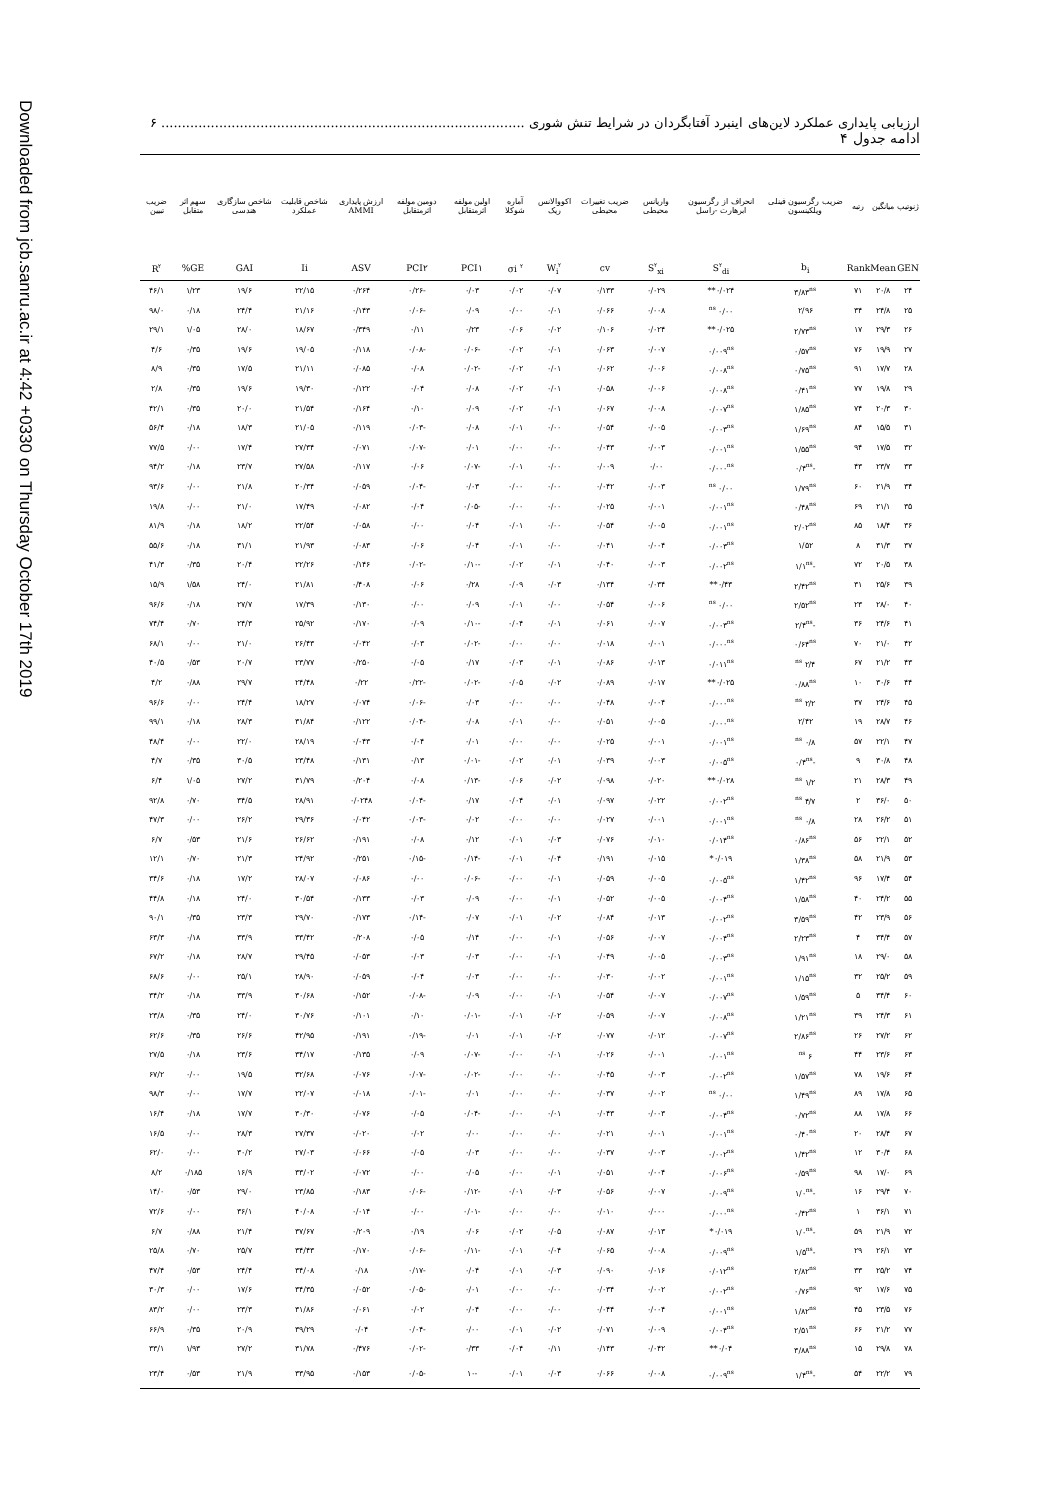Downloaded from jcb.sanru.ac.ir at 4:42 +0330 on Thursday October 17th 2019
ارزیابی پایداری عملکرد لاین‌های اینبرد آفتابگردان در شرایط تنش شوری ........................................................................................ ۶
ادامه جدول ۴
| ژنوتیپ | میانگین | رتبه | ضریب رگرسیون فینلی ویلکینسون | انحراف از رگرسیون ابرهارت -راسل | واریانس محیطی | ضریب تغییرات محیطی | اکووالانس ریک | آماره شوکلا | اولین مولفه اثرمتقابل | دومین مولفه اثرمتقابل | ارزش پایداری AMMI | شاخص قابلیت عملکرد | شاخص سازگاری هندسی | سهم اثر متقابل | ضریب تبیین |
| --- | --- | --- | --- | --- | --- | --- | --- | --- | --- | --- | --- | --- | --- | --- | --- |
| GEN | Mean | Rank | b<sub>i</sub> | S<sup>۲</sup><sub>di</sub> | S<sup>۲</sup><sub>xi</sub> | cv | W<sub>i</sub><sup>۲</sup> | σi <sup>۲</sup> | PCI۱ | PCI۲ | ASV | Ii | GAI | GE% | R<sup>۲</sup> |
| ۲۴ | ۲۰/۸ | ۷۱ | ۳/۸۳<sup>ns</sup> | ۰/۰۲۴** | ۰/۰۲۹ | ۰/۱۳۳ | ۰/۰۷ | ۰/۰۲ | ۰/۰۳ | -۰/۲۶ | ۰/۲۶۴ | ۲۲/۱۵ | ۱۹/۶ | ۱/۲۳ | ۴۶/۱ |
| ۲۵ | ۲۴/۸ | ۳۴ | ۲/۹۶ | ۰/۰۰ <sup>ns</sup> | ۰/۰۰۸ | ۰/۰۶۶ | ۰/۰۱ | ۰/۰۰ | ۰/۰۹ | -۰/۰۶ | ۰/۱۴۳ | ۲۱/۱۶ | ۲۴/۴ | ۰/۱۸ | ۹۸/۰ |
| ۲۶ | ۲۹/۳ | ۱۷ | ۲/۷۳<sup>ns</sup> | ۰/۰۲۵** | ۰/۰۲۴ | ۰/۱۰۶ | ۰/۰۲ | ۰/۰۶ | ۰/۲۳ | ۰/۱۱ | ۰/۳۴۹ | ۱۸/۶۷ | ۲۸/۰ | ۱/۰۵ | ۲۹/۱ |
| ۲۷ | ۱۹/۹ | ۷۶ | ۰/۵۷<sup>ns</sup> | ۰/۰۰۹<sup>ns</sup> | ۰/۰۰۷ | ۰/۰۶۳ | ۰/۰۱ | ۰/۰۲ | -۰/۰۶ | -۰/۰۸ | ۰/۱۱۸ | ۱۹/۰۵ | ۱۹/۶ | ۰/۳۵ | ۴/۶ |
| ۲۸ | ۱۷/۷ | ۹۱ | ۰/۷۵<sup>ns</sup> | ۰/۰۰۸<sup>ns</sup> | ۰/۰۰۶ | ۰/۰۶۲ | ۰/۰۱ | ۰/۰۲ | -۰/۰۲ | ۰/۰۸ | ۰/۰۸۵ | ۲۱/۱۱ | ۱۷/۵ | ۰/۳۵ | ۸/۹ |
| ۲۹ | ۱۹/۸ | ۷۷ | ۰/۴۱<sup>ns</sup> | ۰/۰۰۸<sup>ns</sup> | ۰/۰۰۶ | ۰/۰۵۸ | ۰/۰۱ | ۰/۰۲ | ۰/۰۸ | ۰/۰۴ | ۰/۱۲۲ | ۱۹/۳۰ | ۱۹/۶ | ۰/۳۵ | ۲/۸ |
| ۳۰ | ۲۰/۳ | ۷۴ | ۱/۸۵<sup>ns</sup> | ۰/۰۰۷<sup>ns</sup> | ۰/۰۰۸ | ۰/۰۶۷ | ۰/۰۱ | ۰/۰۲ | ۰/۰۹ | ۰/۱۰ | ۰/۱۶۴ | ۲۱/۵۴ | ۲۰/۰ | ۰/۳۵ | ۴۲/۱ |
| ۳۱ | ۱۵/۵ | ۸۴ | ۱/۶۹<sup>ns</sup> | ۰/۰۰۳<sup>ns</sup> | ۰/۰۰۵ | ۰/۰۵۴ | ۰/۰۰ | ۰/۰۱ | ۰/۰۸ | -۰/۰۳ | ۰/۱۱۹ | ۲۱/۰۵ | ۱۸/۳ | ۰/۱۸ | ۵۶/۴ |
| ۳۲ | ۱۷/۵ | ۹۴ | ۱/۵۵<sup>ns</sup> | ۰/۰۰۱<sup>ns</sup> | ۰/۰۰۳ | ۰/۰۴۳ | ۰/۰۰ | ۰/۰۰ | ۰/۰۱ | -۰/۰۷ | ۰/۰۷۱ | ۲۷/۳۴ | ۱۷/۴ | ۰/۰۰ | ۷۷/۵ |
| ۳۳ | ۲۳/۷ | ۴۳ | -۰/۴<sup>ns</sup> | ۰/۰۰۰<sup>ns</sup> | ۰/۰۰ | ۰/۰۰۹ | ۰/۰۰ | ۰/۰۱ | -۰/۰۷ | ۰/۰۶ | ۰/۱۱۷ | ۲۷/۵۸ | ۲۳/۷ | ۰/۱۸ | ۹۴/۲ |
| ۳۴ | ۲۱/۹ | ۶۰ | ۱/۷۹<sup>ns</sup> | ۰/۰۰ <sup>ns</sup> | ۰/۰۰۳ | ۰/۰۴۲ | ۰/۰۰ | ۰/۰۰ | ۰/۰۳ | -۰/۰۴ | ۰/۰۵۹ | ۲۰/۳۴ | ۲۱/۸ | ۰/۰۰ | ۹۳/۶ |
| ۳۵ | ۲۱/۱ | ۶۹ | ۰/۴۸<sup>ns</sup> | ۰/۰۰۱<sup>ns</sup> | ۰/۰۰۱ | ۰/۰۲۵ | ۰/۰۰ | ۰/۰۰ | -۰/۰۵ | ۰/۰۴ | ۰/۰۸۲ | ۱۷/۴۹ | ۲۱/۰ | ۰/۰۰ | ۱۹/۸ |
| ۳۶ | ۱۸/۴ | ۸۵ | ۲/۰۲<sup>ns</sup> | ۰/۰۰۱<sup>ns</sup> | ۰/۰۰۵ | ۰/۰۵۴ | ۰/۰۰ | ۰/۰۱ | ۰/۰۴ | ۰/۰۰ | ۰/۰۵۸ | ۲۲/۵۴ | ۱۸/۲ | ۰/۱۸ | ۸۱/۹ |
| ۳۷ | ۳۱/۳ | ۸ | ۱/۵۲ | ۰/۰۰۳<sup>ns</sup> | ۰/۰۰۴ | ۰/۰۴۱ | ۰/۰۰ | ۰/۰۱ | ۰/۰۴ | ۰/۰۶ | ۰/۰۸۳ | ۲۱/۹۳ | ۳۱/۱ | ۰/۱۸ | ۵۵/۶ |
| ۳۸ | ۲۰/۵ | ۷۲ | -۱/۱<sup>ns</sup> | ۰/۰۰۲<sup>ns</sup> | ۰/۰۰۳ | ۰/۰۴۰ | ۰/۰۱ | ۰/۰۲ | -۰/۱۰ | -۰/۰۲ | ۰/۱۴۶ | ۲۲/۲۶ | ۲۰/۴ | ۰/۳۵ | ۴۱/۳ |
| ۳۹ | ۲۵/۶ | ۳۱ | ۲/۴۲<sup>ns</sup> | ۰/۴۳** | ۰/۰۳۴ | ۰/۱۳۴ | ۰/۰۳ | ۰/۰۹ | ۰/۲۸ | ۰/۰۶ | ۰/۴۰۸ | ۲۱/۸۱ | ۲۴/۰ | ۱/۵۸ | ۱۵/۹ |
| ۴۰ | ۲۸/۰ | ۲۳ | ۲/۵۲<sup>ns</sup> | ۰/۰۰ <sup>ns</sup> | ۰/۰۰۶ | ۰/۰۵۴ | ۰/۰۰ | ۰/۰۱ | ۰/۰۹ | ۰/۰۰ | ۰/۱۳۰ | ۱۷/۳۹ | ۲۷/۷ | ۰/۱۸ | ۹۶/۶ |
| ۴۱ | ۲۴/۶ | ۳۶ | -۲/۴<sup>ns</sup> | ۰/۰۰۳<sup>ns</sup> | ۰/۰۰۷ | ۰/۰۶۱ | ۰/۰۱ | ۰/۰۴ | -۰/۱۰ | ۰/۰۹ | ۰/۱۷۰ | ۲۵/۹۲ | ۲۴/۳ | ۰/۷۰ | ۷۴/۴ |
| ۴۲ | ۲۱/۰ | ۷۰ | ۰/۶۴<sup>ns</sup> | ۰/۰۰۰<sup>ns</sup> | ۰/۰۰۱ | ۰/۰۱۸ | ۰/۰۰ | ۰/۰۰ | -۰/۰۲ | ۰/۰۳ | ۰/۰۴۲ | ۲۶/۴۳ | ۲۱/۰ | ۰/۰۰ | ۶۸/۱ |
| ۴۳ | ۲۱/۲ | ۶۷ | ۲/۴ <sup>ns</sup> | ۰/۰۱۱<sup>ns</sup> | ۰/۰۱۳ | ۰/۰۸۶ | ۰/۰۱ | ۰/۰۳ | ۰/۱۷ | ۰/۰۵ | ۰/۲۵۰ | ۲۳/۷۷ | ۲۰/۷ | ۰/۵۳ | ۴۰/۵ |
| ۴۴ | ۳۰/۶ | ۱۰ | ۰/۸۸<sup>ns</sup> | ۰/۰۲۵** | ۰/۰۱۷ | ۰/۰۸۹ | ۰/۰۲ | ۰/۰۵ | -۰/۰۲ | -۰/۲۲ | ۰/۲۲ | ۲۴/۴۸ | ۲۹/۷ | ۰/۸۸ | ۴/۲ |
| ۴۵ | ۲۴/۶ | ۳۷ | ۲/۲ <sup>ns</sup> | ۰/۰۰۰<sup>ns</sup> | ۰/۰۰۴ | ۰/۰۴۸ | ۰/۰۰ | ۰/۰۰ | ۰/۰۳ | -۰/۰۶ | ۰/۰۷۴ | ۱۸/۲۷ | ۲۴/۴ | ۰/۰۰ | ۹۶/۶ |
| ۴۶ | ۲۸/۷ | ۱۹ | ۲/۴۲ | ۰/۰۰۰<sup>ns</sup> | ۰/۰۰۵ | ۰/۰۵۱ | ۰/۰۰ | ۰/۰۱ | ۰/۰۸ | -۰/۰۴ | ۰/۱۲۲ | ۳۱/۸۴ | ۲۸/۳ | ۰/۱۸ | ۹۹/۱ |
| ۴۷ | ۲۲/۱ | ۵۷ | ۰/۸ <sup>ns</sup> | ۰/۰۰۱<sup>ns</sup> | ۰/۰۰۱ | ۰/۰۲۵ | ۰/۰۰ | ۰/۰۰ | ۰/۰۱ | ۰/۰۴ | ۰/۰۴۳ | ۲۸/۱۹ | ۲۲/۰ | ۰/۰۰ | ۴۸/۴ |
| ۴۸ | ۳۰/۸ | ۹ | -۰/۴<sup>ns</sup> | ۰/۰۰۵<sup>ns</sup> | ۰/۰۰۳ | ۰/۰۳۹ | ۰/۰۱ | ۰/۰۲ | -۰/۰۱ | ۰/۱۳ | ۰/۱۳۱ | ۲۳/۴۸ | ۳۰/۵ | ۰/۳۵ | ۴/۷ |
| ۴۹ | ۲۸/۳ | ۲۱ | ۱/۲ <sup>ns</sup> | ۰/۰۲۸** | ۰/۰۲۰ | ۰/۰۹۸ | ۰/۰۲ | ۰/۰۶ | -۰/۱۳ | ۰/۰۸ | ۰/۲۰۴ | ۳۱/۷۹ | ۲۷/۲ | ۱/۰۵ | ۶/۴ |
| ۵۰ | ۳۶/۰ | ۲ | ۴/۷ <sup>ns</sup> | ۰/۰۰۲<sup>ns</sup> | ۰/۰۲۲ | ۰/۰۹۷ | ۰/۰۱ | ۰/۰۴ | ۰/۱۷ | -۰/۰۴ | ۰/۰۲۴۸ | ۲۸/۹۱ | ۳۴/۵ | ۰/۷۰ | ۹۲/۸ |
| ۵۱ | ۲۶/۲ | ۲۸ | ۰/۸ <sup>ns</sup> | ۰/۰۰۱<sup>ns</sup> | ۰/۰۰۱ | ۰/۰۲۷ | ۰/۰۰ | ۰/۰۰ | ۰/۰۲ | -۰/۰۳ | ۰/۰۴۲ | ۲۹/۳۶ | ۲۶/۲ | ۰/۰۰ | ۴۷/۳ |
| ۵۲ | ۲۲/۱ | ۵۶ | ۰/۸۶<sup>ns</sup> | ۰/۰۱۴<sup>ns</sup> | ۰/۰۱۰ | ۰/۰۷۶ | ۰/۰۳ | ۰/۰۱ | ۰/۱۲ | ۰/۰۸ | ۰/۱۹۱ | ۲۶/۶۲ | ۲۱/۶ | ۰/۵۳ | ۶/۷ |
| ۵۳ | ۲۱/۹ | ۵۸ | ۱/۳۸<sup>ns</sup> | ۰/۰۱۹* | ۰/۰۱۵ | ۰/۱۹۱ | ۰/۰۴ | ۰/۰۱ | -۰/۱۴ | -۰/۱۵ | ۰/۲۵۱ | ۲۴/۹۲ | ۲۱/۳ | ۰/۷۰ | ۱۲/۱ |
| ۵۴ | ۱۷/۴ | ۹۶ | ۱/۴۲<sup>ns</sup> | ۰/۰۰۵<sup>ns</sup> | ۰/۰۰۵ | ۰/۰۵۹ | ۰/۰۱ | ۰/۰۰ | -۰/۰۶ | ۰/۰۰ | ۰/۰۸۶ | ۲۸/۰۷ | ۱۷/۲ | ۰/۱۸ | ۳۴/۶ |
| ۵۵ | ۲۴/۲ | ۴۰ | ۱/۵۸<sup>ns</sup> | ۰/۰۰۴<sup>ns</sup> | ۰/۰۰۵ | ۰/۰۵۲ | ۰/۰۱ | ۰/۰۰ | ۰/۰۹ | ۰/۰۳ | ۰/۱۳۳ | ۳۰/۵۴ | ۲۴/۰ | ۰/۱۸ | ۴۴/۸ |
| ۵۶ | ۲۳/۹ | ۴۲ | ۳/۵۹<sup>ns</sup> | ۰/۰۰۲<sup>ns</sup> | ۰/۰۱۳ | ۰/۰۸۴ | ۰/۰۲ | ۰/۰۱ | ۰/۰۷ | -۰/۱۴ | ۰/۱۷۳ | ۲۹/۷۰ | ۲۳/۳ | ۰/۳۵ | ۹۰/۱ |
| ۵۷ | ۳۴/۴ | ۴ | ۲/۲۳<sup>ns</sup> | ۰/۰۰۴<sup>ns</sup> | ۰/۰۰۷ | ۰/۰۵۶ | ۰/۰۱ | ۰/۰۰ | ۰/۱۴ | ۰/۰۵ | ۰/۲۰۸ | ۳۳/۴۲ | ۳۳/۹ | ۰/۱۸ | ۶۳/۳ |
| ۵۸ | ۲۹/۰ | ۱۸ | ۱/۹۱<sup>ns</sup> | ۰/۰۰۳<sup>ns</sup> | ۰/۰۰۵ | ۰/۰۴۹ | ۰/۰۱ | ۰/۰۰ | ۰/۰۳ | ۰/۰۳ | ۰/۰۵۳ | ۲۹/۴۵ | ۲۸/۷ | ۰/۱۸ | ۶۷/۲ |
| ۵۹ | ۲۵/۲ | ۳۲ | ۱/۱۵<sup>ns</sup> | ۰/۰۰۱<sup>ns</sup> | ۰/۰۰۲ | ۰/۰۳۰ | ۰/۰۰ | ۰/۰۰ | ۰/۰۳ | ۰/۰۴ | ۰/۰۵۹ | ۲۸/۹۰ | ۲۵/۱ | ۰/۰۰ | ۶۸/۶ |
| ۶۰ | ۳۴/۴ | ۵ | ۱/۵۹<sup>ns</sup> | ۰/۰۰۷<sup>ns</sup> | ۰/۰۰۷ | ۰/۰۵۴ | ۰/۰۱ | ۰/۰۰ | ۰/۰۹ | -۰/۰۸ | ۰/۱۵۲ | ۳۰/۶۸ | ۳۳/۹ | ۰/۱۸ | ۳۴/۲ |
| ۶۱ | ۲۴/۳ | ۳۹ | ۱/۲۱<sup>ns</sup> | ۰/۰۰۸<sup>ns</sup> | ۰/۰۰۷ | ۰/۰۵۹ | ۰/۰۲ | ۰/۰۱ | -۰/۰۱ | ۰/۱۰ | ۰/۱۰۱ | ۳۰/۷۶ | ۲۴/۰ | ۰/۳۵ | ۲۳/۸ |
| ۶۲ | ۲۷/۲ | ۲۶ | ۲/۸۶<sup>ns</sup> | ۰/۰۰۷<sup>ns</sup> | ۰/۰۱۲ | ۰/۰۷۷ | ۰/۰۲ | ۰/۰۱ | ۰/۰۱ | -۰/۱۹ | ۰/۱۹۱ | ۴۲/۹۵ | ۲۶/۶ | ۰/۳۵ | ۶۲/۶ |
| ۶۳ | ۲۳/۶ | ۴۴ | ۶ <sup>ns</sup> | ۰/۰۰۱<sup>ns</sup> | ۰/۰۰۱ | ۰/۰۲۶ | ۰/۰۱ | ۰/۰۰ | -۰/۰۷ | ۰/۰۹ | ۰/۱۳۵ | ۳۴/۱۷ | ۲۳/۶ | ۰/۱۸ | ۲۷/۵ |
| ۶۴ | ۱۹/۶ | ۷۸ | ۱/۵۷<sup>ns</sup> | ۰/۰۰۲<sup>ns</sup> | ۰/۰۰۳ | ۰/۰۴۵ | ۰/۰۰ | ۰/۰۰ | -۰/۰۲ | -۰/۰۷ | ۰/۰۷۶ | ۳۲/۶۸ | ۱۹/۵ | ۰/۰۰ | ۶۷/۲ |
| ۶۵ | ۱۷/۸ | ۸۹ | ۱/۴۹<sup>ns</sup> | ۰/۰۰ <sup>ns</sup> | ۰/۰۰۲ | ۰/۰۳۷ | ۰/۰۰ | ۰/۰۰ | ۰/۰۱ | -۰/۰۱ | ۰/۰۱۸ | ۲۲/۰۷ | ۱۷/۷ | ۰/۰۰ | ۹۸/۳ |
| ۶۶ | ۱۷/۸ | ۸۸ | ۰/۷۲<sup>ns</sup> | ۰/۰۰۴<sup>ns</sup> | ۰/۰۰۳ | ۰/۰۴۳ | ۰/۰۱ | ۰/۰۰ | -۰/۰۴ | ۰/۰۵ | ۰/۰۷۶ | ۳۰/۳۰ | ۱۷/۷ | ۰/۱۸ | ۱۶/۴ |
| ۶۷ | ۲۸/۴ | ۲۰ | ۰/۴۰<sup>ns</sup> | ۰/۰۰۱<sup>ns</sup> | ۰/۰۰۱ | ۰/۰۲۱ | ۰/۰۰ | ۰/۰۰ | ۰/۰۰ | ۰/۰۲ | ۰/۰۲۰ | ۲۷/۳۷ | ۲۸/۳ | ۰/۰۰ | ۱۶/۵ |
| ۶۸ | ۳۰/۴ | ۱۲ | ۱/۴۲<sup>ns</sup> | ۰/۰۰۲<sup>ns</sup> | ۰/۰۰۳ | ۰/۰۳۷ | ۰/۰۰ | ۰/۰۰ | ۰/۰۳ | ۰/۰۵ | ۰/۰۶۶ | ۲۷/۰۳ | ۳۰/۲ | ۰/۰۰ | ۶۲/۰ |
| ۶۹ | ۱۷/۰ | ۹۸ | ۰/۵۹<sup>ns</sup> | ۰/۰۰۶<sup>ns</sup> | ۰/۰۰۴ | ۰/۰۵۱ | ۰/۰۱ | ۰/۰۰ | ۰/۰۵ | ۰/۰۰ | ۰/۰۷۲ | ۳۳/۰۲ | ۱۶/۹ | ۰/۱۸۵ | ۸/۲ |
| ۷۰ | ۲۹/۴ | ۱۶ | -۱/۰<sup>ns</sup> | ۰/۰۰۹<sup>ns</sup> | ۰/۰۰۷ | ۰/۰۵۶ | ۰/۰۳ | ۰/۰۱ | -۰/۱۲ | -۰/۰۶ | ۰/۱۸۳ | ۲۳/۸۵ | ۲۹/۰ | ۰/۵۳ | ۱۴/۰ |
| ۷۱ | ۳۶/۱ | ۱ | ۰/۴۲<sup>ns</sup> | ۰/۰۰۰<sup>ns</sup> | ۰/۰۰۰ | ۰/۰۱۰ | ۰/۰۰ | ۰/۰۰ | -۰/۰۱ | ۰/۰۰ | ۰/۰۱۴ | ۴۰/۰۸ | ۳۶/۱ | ۰/۰۰ | ۷۲/۶ |
| ۷۲ | ۲۱/۹ | ۵۹ | -۱/۰<sup>ns</sup> | ۰/۰۱۹* | ۰/۰۱۳ | ۰/۰۸۷ | ۰/۰۵ | ۰/۰۲ | ۰/۰۶ | ۰/۱۹ | ۰/۲۰۹ | ۳۷/۶۷ | ۲۱/۴ | ۰/۸۸ | ۶/۷ |
| ۷۳ | ۲۶/۱ | ۲۹ | -۱/۵<sup>ns</sup> | ۰/۰۰۹<sup>ns</sup> | ۰/۰۰۸ | ۰/۰۶۵ | ۰/۰۴ | ۰/۰۱ | -۰/۱۱ | -۰/۰۶ | ۰/۱۷۰ | ۳۴/۴۳ | ۲۵/۷ | ۰/۷۰ | ۲۵/۸ |
| ۷۴ | ۲۵/۲ | ۳۳ | ۲/۸۲<sup>ns</sup> | ۰/۰۱۲<sup>ns</sup> | ۰/۰۱۶ | ۰/۰۹۰ | ۰/۰۳ | ۰/۰۱ | ۰/۰۴ | -۰/۱۷ | ۰/۱۸ | ۳۴/۰۸ | ۲۴/۴ | ۰/۵۳ | ۴۷/۴ |
| ۷۵ | ۱۷/۶ | ۹۲ | ۰/۷۶<sup>ns</sup> | ۰/۰۰۲<sup>ns</sup> | ۰/۰۰۲ | ۰/۰۳۴ | ۰/۰۰ | ۰/۰۰ | ۰/۰۱ | -۰/۰۵ | ۰/۰۵۲ | ۳۴/۳۵ | ۱۷/۶ | ۰/۰۰ | ۳۰/۳ |
| ۷۶ | ۲۳/۵ | ۴۵ | ۱/۸۲<sup>ns</sup> | ۰/۰۰۱<sup>ns</sup> | ۰/۰۰۴ | ۰/۰۴۴ | ۰/۰۰ | ۰/۰۰ | ۰/۰۴ | ۰/۰۲ | ۰/۰۶۱ | ۳۱/۸۶ | ۲۳/۳ | ۰/۰۰ | ۸۳/۲ |
| ۷۷ | ۲۱/۲ | ۶۶ | ۲/۵۱<sup>ns</sup> | ۰/۰۰۴<sup>ns</sup> | ۰/۰۰۹ | ۰/۰۷۱ | ۰/۰۲ | ۰/۰۱ | ۰/۰۰ | -۰/۰۴ | ۰/۰۴ | ۳۹/۲۹ | ۲۰/۹ | ۰/۳۵ | ۶۶/۹ |
| ۷۸ | ۲۹/۸ | ۱۵ | ۳/۸۸<sup>ns</sup> | ۰/۰۴** | ۰/۰۴۲ | ۰/۱۴۳ | ۰/۱۱ | ۰/۰۴ | ۰/۳۳ | -۰/۰۲ | ۰/۴۷۶ | ۳۱/۷۸ | ۲۷/۲ | ۱/۹۳ | ۳۳/۱ |
| ۷۹ | ۲۲/۲ | ۵۴ | -۱/۴<sup>ns</sup> | ۰/۰۰۹<sup>ns</sup> | ۰/۰۰۸ | ۰/۰۶۶ | ۰/۰۳ | ۰/۰۱ | -۱۰ | -۰/۰۵ | ۰/۱۵۳ | ۳۳/۹۵ | ۲۱/۹ | ۰/۵۳ | ۲۳/۴ |